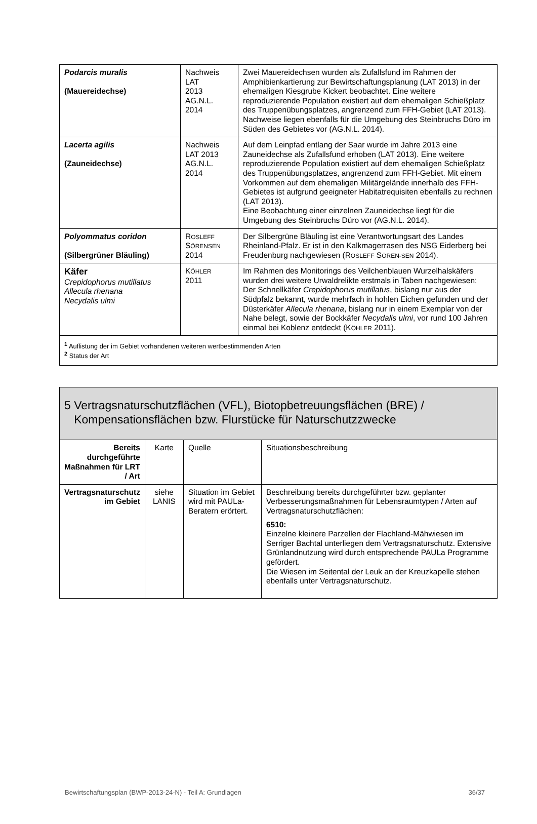| Podarcis muralis (Mauereidechse) | Nachweis LAT 2013 AG.N.L. 2014 | Zwei Mauereidechsen wurden als Zufallsfund im Rahmen der Amphibienkartierung zur Bewirtschaftungsplanung (LAT 2013) in der ehemaligen Kiesgrube Kickert beobachtet. Eine weitere reproduzierende Population existiert auf dem ehemaligen Schießplatz des Truppenübungsplatzes, angrenzend zum FFH-Gebiet (LAT 2013). Nachweise liegen ebenfalls für die Umgebung des Steinbruchs Düro im Süden des Gebietes vor (AG.N.L. 2014). |
| Lacerta agilis (Zauneidechse) | Nachweis LAT 2013 AG.N.L. 2014 | Auf dem Leinpfad entlang der Saar wurde im Jahre 2013 eine Zauneidechse als Zufallsfund erhoben (LAT 2013). Eine weitere reproduzierende Population existiert auf dem ehemaligen Schießplatz des Truppenübungsplatzes, angrenzend zum FFH-Gebiet. Mit einem Vorkommen auf dem ehemaligen Militärgelände innerhalb des FFH-Gebietes ist aufgrund geeigneter Habitatrequisiten ebenfalls zu rechnen (LAT 2013). Eine Beobachtung einer einzelnen Zauneidechse liegt für die Umgebung des Steinbruchs Düro vor (AG.N.L. 2014). |
| Polyommatus coridon (Silbergrüner Bläuling) | R OSLEFF S ÖRENSEN 2014 | Der Silbergrüne Bläuling ist eine Verantwortungsart des Landes Rheinland-Pfalz. Er ist in den Kalkmagerrasen des NSG Eiderberg bei Freudenburg nachgewiesen (R OSLEFF S ÖREN-SEN 2014). |
| Käfer Crepidophorus mutillatus Allecula rhenana Necydalis ulmi | K ÖHLER 2011 | Im Rahmen des Monitorings des Veilchenblauen Wurzelhalskäfers wurden drei weitere Urwaldrelikte erstmals in Taben nachgewiesen: Der Schnellkäfer Crepidophorus mutillatus , bislang nur aus der Südpfalz bekannt, wurde mehrfach in hohlen Eichen gefunden und der Düsterkäfer Allecula rhenana , bislang nur in einem Exemplar von der Nahe belegt, sowie der Bockkäfer Necydalis ulmi , vor rund 100 Jahren einmal bei Koblenz entdeckt (K ÖHLER 2011). |
| <sup>1</sup> Auflistung der im Gebiet vorhandenen weiteren wertbestimmenden Arten <sup>2</sup> Status der Art | | |
| 5 Vertragsnaturschutzflächen (VFL), Biotopbetreuungsflächen (BRE) / Kompensationsflächen bzw. Flurstücke für Naturschutzzwecke | | | |
| Bereits durchgeführte Maßnahmen für LRT / Art | Karte | Quelle | Situationsbeschreibung |
| Vertragsnaturschutz im Gebiet | siehe LANIS | Situation im Gebiet wird mit PAULa-Beratern erörtert. | Beschreibung bereits durchgeführter bzw. geplanter Verbesserungsmaßnahmen für Lebensraumtypen / Arten auf Vertragsnaturschutzflächen: 6510: Einzelne kleinere Parzellen der Flachland-Mähwiesen im Serriger Bachtal unterliegen dem Vertragsnaturschutz. Extensive Grünlandnutzung wird durch entsprechende PAULa Programme gefördert. Die Wiesen im Seitental der Leuk an der Kreuzkapelle stehen ebenfalls unter Vertragsnaturschutz. |
Bewirtschaftungsplan (BWP-2013-24-N) - Teil A: Grundlagen 36/37